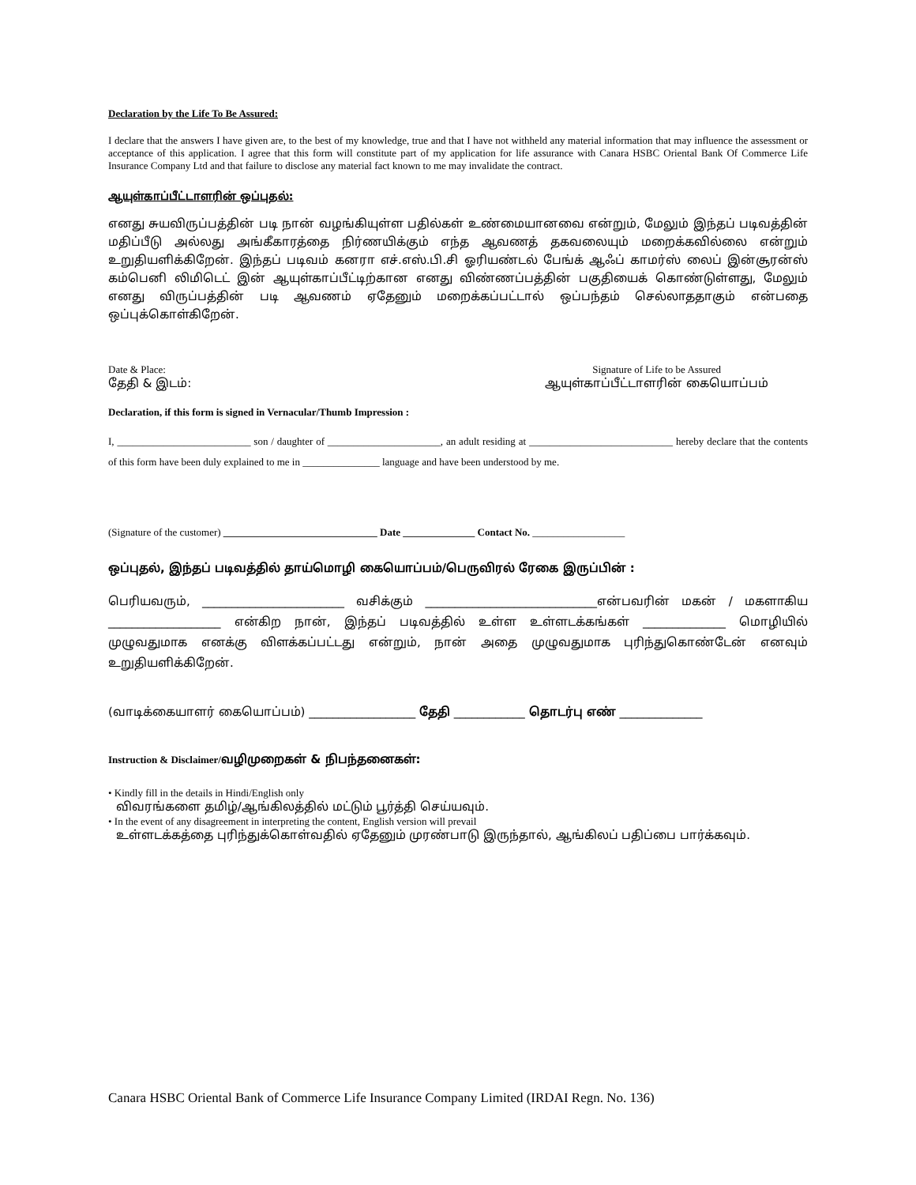Declaration by the Life To Be Assured:
I declare that the answers I have given are, to the best of my knowledge, true and that I have not withheld any material information that may influence the assessment or acceptance of this application. I agree that this form will constitute part of my application for life assurance with Canara HSBC Oriental Bank Of Commerce Life Insurance Company Ltd and that failure to disclose any material fact known to me may invalidate the contract.
ஆயுள்காப்பீட்டாளரின் ஒப்புதல்:
எனது சுயவிருப்பத்தின் படி நான் வழங்கியுள்ள பதில்கள் உண்மையானவை என்றும், மேலும் இந்தப் படிவத்தின் மதிப்பீடு அல்லது அங்கீகாரத்தை நிர்ணயிக்கும் எந்த ஆவணத் தகவலையும் மறைக்கவில்லை என்றும் உறுதியளிக்கிறேன். இந்தப் படிவம் கனரா எச்.எஸ்.பி.சி ஓரியண்டல் பேங்க் ஆஃப் காமர்ஸ் லைப் இன்சூரன்ஸ் கம்பெனி லிமிடெட் இன் ஆயுள்காப்பீட்டிற்கான எனது விண்ணப்பத்தின் பகுதியைக் கொண்டுள்ளது, மேலும் எனது விருப்பத்தின் படி ஆவணம் ஏதேனும் மறைக்கப்பட்டால் ஒப்பந்தம் செல்லாததாகும் என்பதை ஒப்புக்கொள்கிறேன்.
Date & Place:
தேதி & இடம்:
Signature of Life to be Assured
ஆயுள்காப்பீட்டாளரின் கையொப்பம்
Declaration, if this form is signed in Vernacular/Thumb Impression :
I, __________________________ son / daughter of ______________________, an adult residing at ____________________________ hereby declare that the contents of this form have been duly explained to me in _______________ language and have been understood by me.
(Signature of the customer) ______________________________ Date ______________ Contact No. __________________
ஒப்புதல், இந்தப் படிவத்தில் தாய்மொழி கையொப்பம்/பெருவிரல் ரேகை இருப்பின் :
பெரியவரும், ________________________ வசிக்கும் _____________________________என்பவரின் மகன் / மகளாகிய ___________________ என்கிற நான், இந்தப் படிவத்தில் உள்ள உள்ளடக்கங்கள் ______________ மொழியில் முழுவதுமாக எனக்கு விளக்கப்பட்டது என்றும், நான் அதை முழுவதுமாக புரிந்துகொண்டேன் எனவும் உறுதியளிக்கிறேன்.
(வாடிக்கையாளர் கையொப்பம்) __________________ தேதி ____________ தொடர்பு எண் ______________
Instruction & Disclaimer/வழிமுறைகள் & நிபந்தனைகள்:
• Kindly fill in the details in Hindi/English only
விவரங்களை தமிழ்/ஆங்கிலத்தில் மட்டும் பூர்த்தி செய்யவும்.
• In the event of any disagreement in interpreting the content, English version will prevail
உள்ளடக்கத்தை புரிந்துக்கொள்வதில் ஏதேனும் முரண்பாடு இருந்தால், ஆங்கிலப் பதிப்பை பார்க்கவும்.
Canara HSBC Oriental Bank of Commerce Life Insurance Company Limited (IRDAI Regn. No. 136)